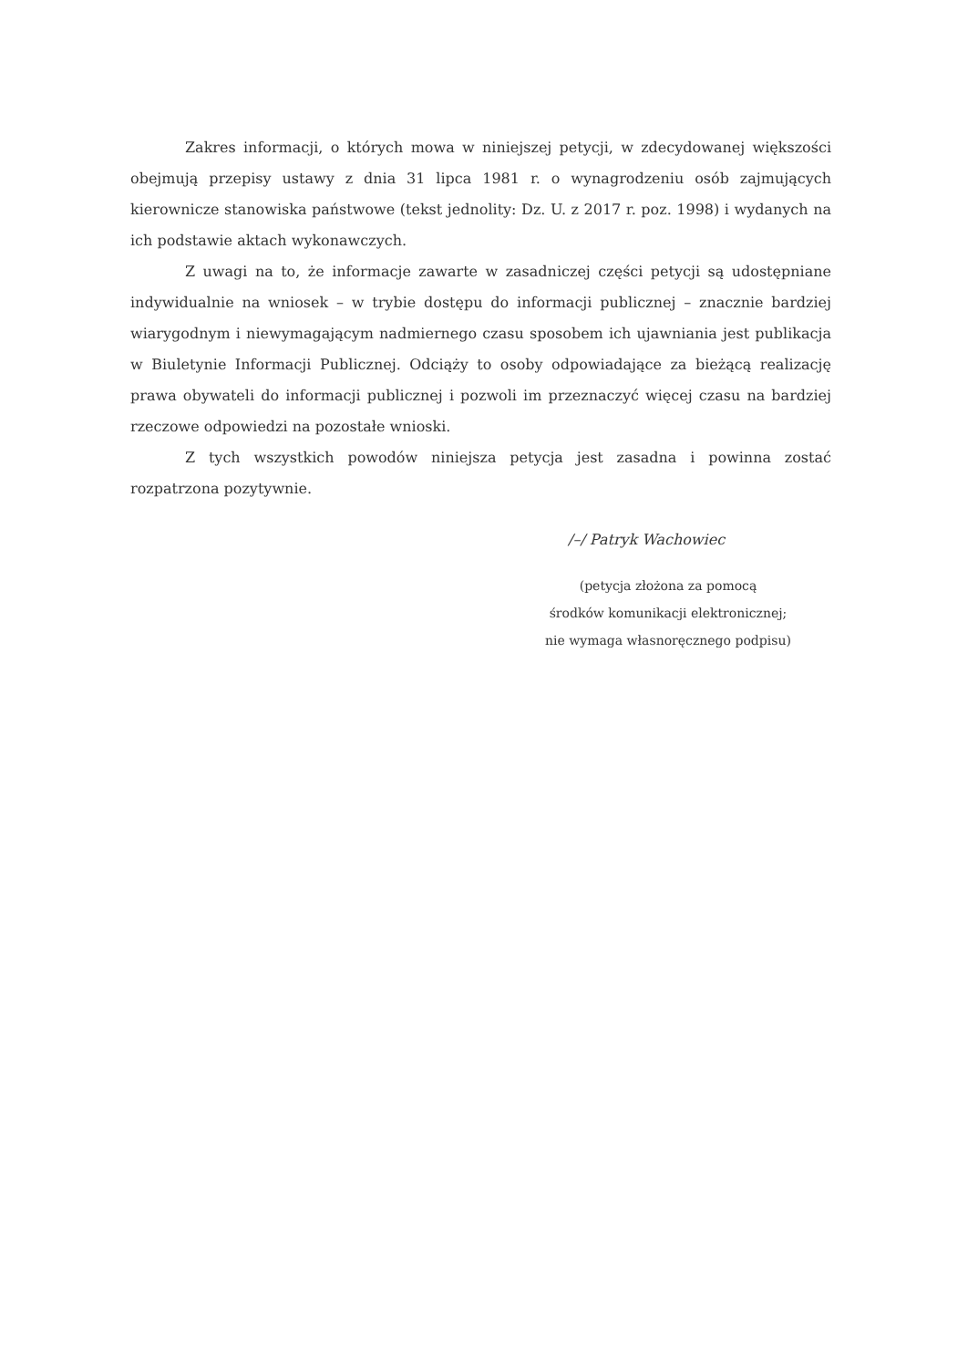Zakres informacji, o których mowa w niniejszej petycji, w zdecydowanej większości obejmują przepisy ustawy z dnia 31 lipca 1981 r. o wynagrodzeniu osób zajmujących kierownicze stanowiska państwowe (tekst jednolity: Dz. U. z 2017 r. poz. 1998) i wydanych na ich podstawie aktach wykonawczych.
Z uwagi na to, że informacje zawarte w zasadniczej części petycji są udostępniane indywidualnie na wniosek – w trybie dostępu do informacji publicznej – znacznie bardziej wiarygodnym i niewymagającym nadmiernego czasu sposobem ich ujawniania jest publikacja w Biuletynie Informacji Publicznej. Odciąży to osoby odpowiadające za bieżącą realizację prawa obywateli do informacji publicznej i pozwoli im przeznaczyć więcej czasu na bardziej rzeczowe odpowiedzi na pozostałe wnioski.
Z tych wszystkich powodów niniejsza petycja jest zasadna i powinna zostać rozpatrzona pozytywnie.
/–/ Patryk Wachowiec
(petycja złożona za pomocą
środków komunikacji elektronicznej;
nie wymaga własnoręcznego podpisu)